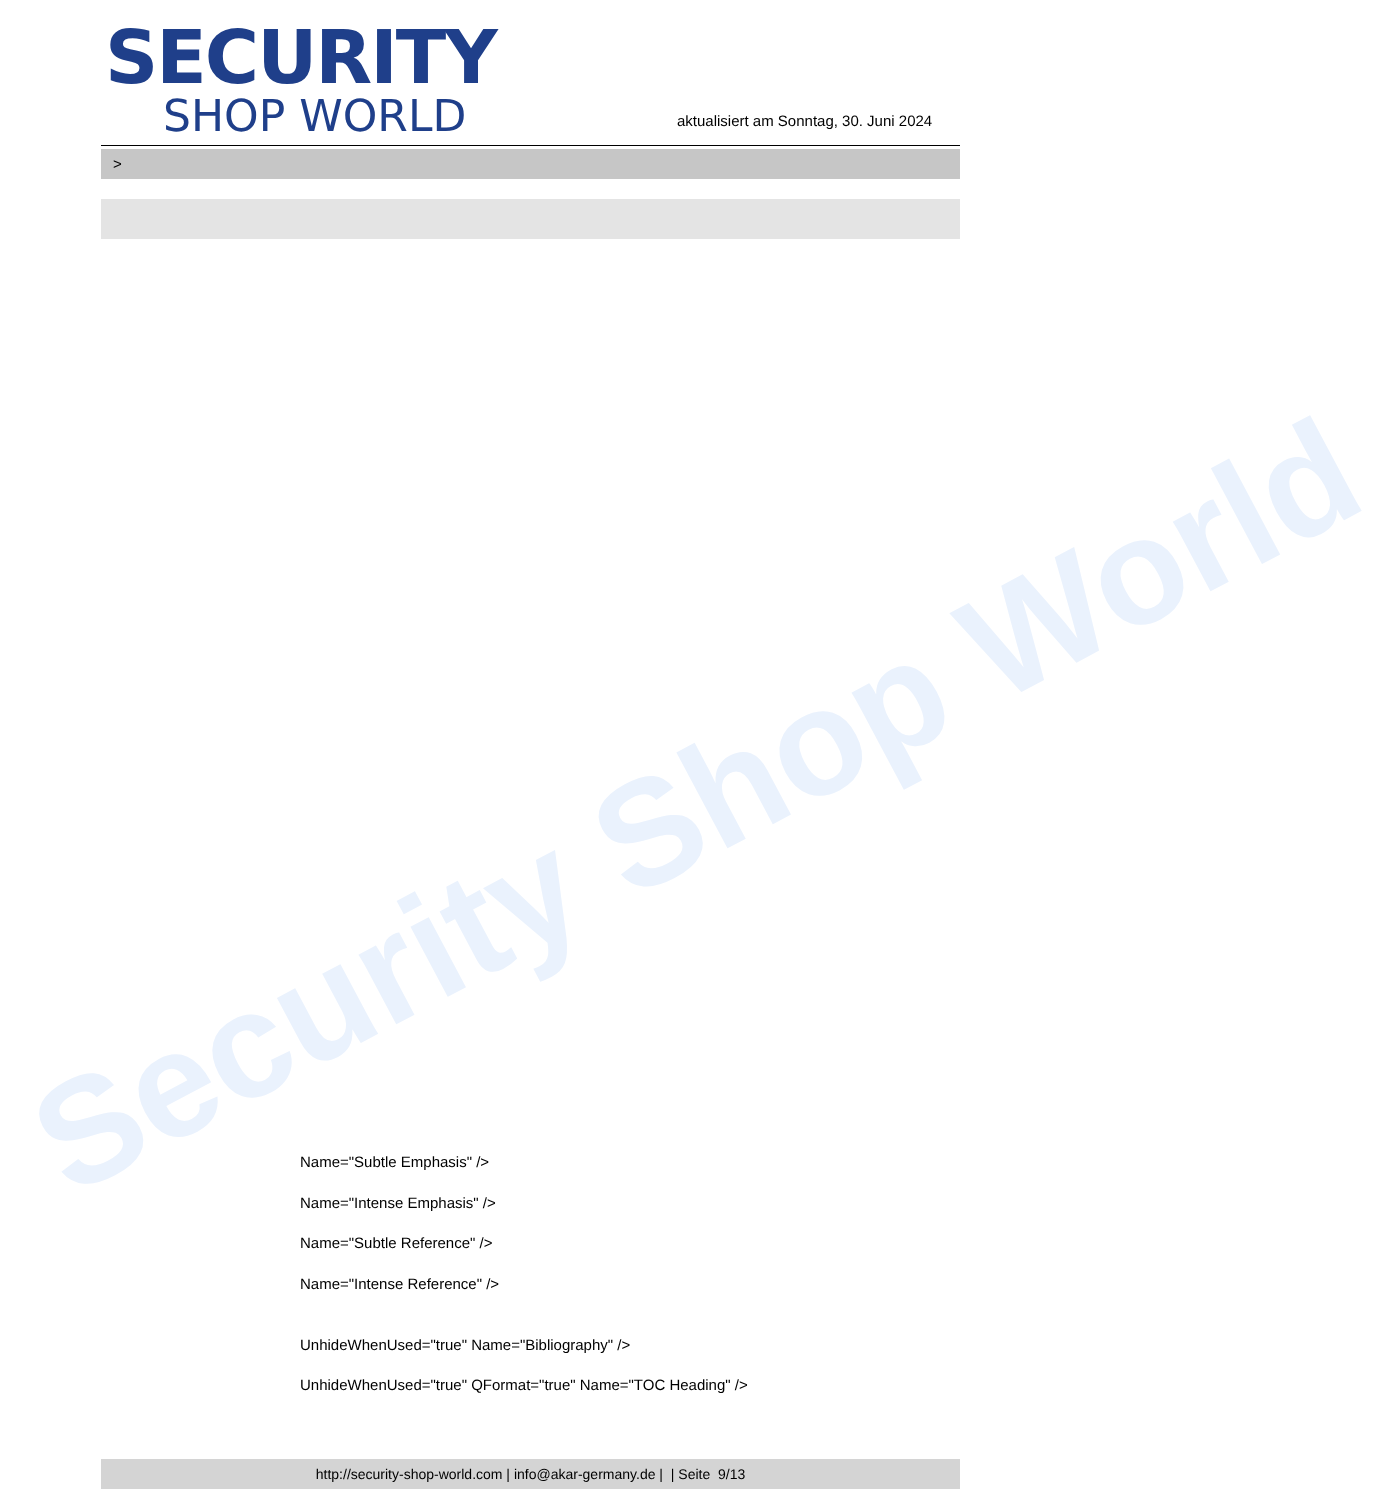Security Shop World
SECURITY
SHOP WORLD
aktualisiert am Sonntag, 30. Juni 2024
>
Name="Subtle Emphasis" />
Name="Intense Emphasis" />
Name="Subtle Reference" />
Name="Intense Reference" />
UnhideWhenUsed="true" Name="Bibliography" />
UnhideWhenUsed="true" QFormat="true" Name="TOC Heading" />
http://security-shop-world.com | info@akar-germany.de | | Seite 9/13